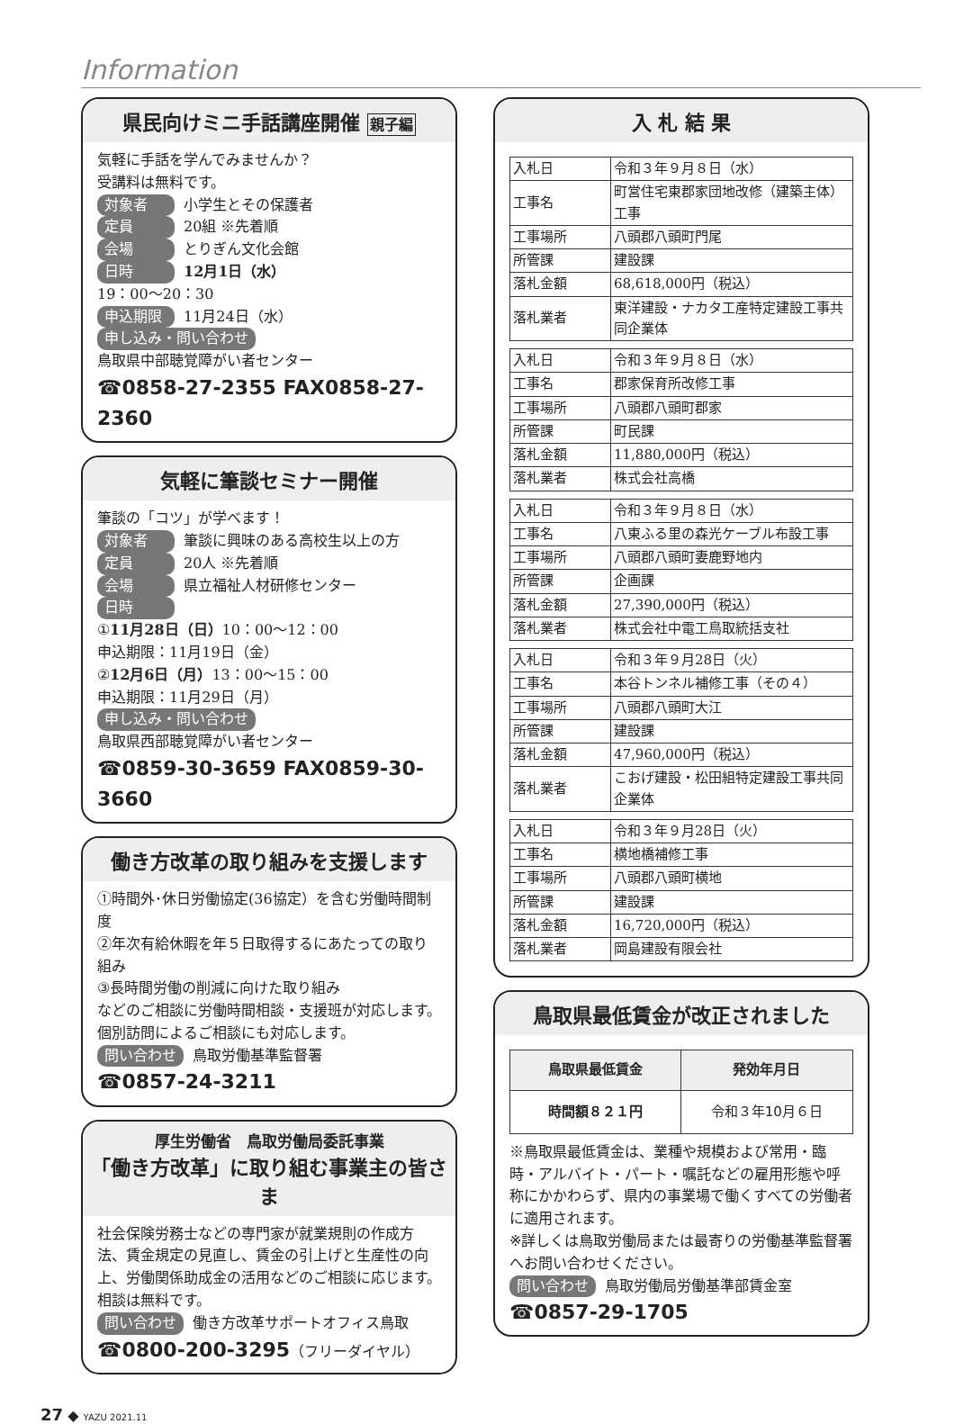Information
県民向けミニ手話講座開催 親子編
気軽に手話を学んでみませんか？
受講料は無料です。
対象者 小学生とその保護者
定員 20組 ※先着順
会場 とりぎん文化会館
日時 12月1日（水）
19：00～20：30
申込期限 11月24日（水）
申し込み・問い合わせ
鳥取県中部聴覚障がい者センター
☎0858-27-2355 FAX0858-27-2360
気軽に筆談セミナー開催
筆談の「コツ」が学べます！
対象者 筆談に興味のある高校生以上の方
定員 20人 ※先着順
会場 県立福祉人材研修センター
日時
①11月28日（日）10：00～12：00
申込期限：11月19日（金）
②12月6日（月）13：00～15：00
申込期限：11月29日（月）
申し込み・問い合わせ
鳥取県西部聴覚障がい者センター
☎0859-30-3659 FAX0859-30-3660
働き方改革の取り組みを支援します
①時間外･休日労働協定(36協定）を含む労働時間制度
②年次有給休暇を年５日取得するにあたっての取り組み
③長時間労働の削減に向けた取り組み
などのご相談に労働時間相談・支援班が対応します。個別訪問によるご相談にも対応します。
問い合わせ 鳥取労働基準監督署
☎0857-24-3211
厚生労働省　鳥取労働局委託事業
「働き方改革」に取り組む事業主の皆さま
社会保険労務士などの専門家が就業規則の作成方法、賃金規定の見直し、賃金の引上げと生産性の向上、労働関係助成金の活用などのご相談に応じます。相談は無料です。
問い合わせ 働き方改革サポートオフィス鳥取
☎0800-200-3295（フリーダイヤル）
入 札 結 果
| 入札日 | 令和３年９月８日（水） |
| 工事名 | 町営住宅東郡家団地改修（建築主体）工事 |
| 工事場所 | 八頭郡八頭町門尾 |
| 所管課 | 建設課 |
| 落札金額 | 68,618,000円（税込） |
| 落札業者 | 東洋建設・ナカタ工産特定建設工事共同企業体 |
| 入札日 | 令和３年９月８日（水） |
| 工事名 | 郡家保育所改修工事 |
| 工事場所 | 八頭郡八頭町郡家 |
| 所管課 | 町民課 |
| 落札金額 | 11,880,000円（税込） |
| 落札業者 | 株式会社高橋 |
| 入札日 | 令和３年９月８日（水） |
| 工事名 | 八東ふる里の森光ケーブル布設工事 |
| 工事場所 | 八頭郡八頭町妻鹿野地内 |
| 所管課 | 企画課 |
| 落札金額 | 27,390,000円（税込） |
| 落札業者 | 株式会社中電工鳥取統括支社 |
| 入札日 | 令和３年９月28日（火） |
| 工事名 | 本谷トンネル補修工事（その４） |
| 工事場所 | 八頭郡八頭町大江 |
| 所管課 | 建設課 |
| 落札金額 | 47,960,000円（税込） |
| 落札業者 | こおげ建設・松田組特定建設工事共同企業体 |
| 入札日 | 令和３年９月28日（火） |
| 工事名 | 横地橋補修工事 |
| 工事場所 | 八頭郡八頭町横地 |
| 所管課 | 建設課 |
| 落札金額 | 16,720,000円（税込） |
| 落札業者 | 岡島建設有限会社 |
鳥取県最低賃金が改正されました
| 鳥取県最低賃金 | 発効年月日 |
| --- | --- |
| 時間額８２１円 | 令和３年10月６日 |
※鳥取県最低賃金は、業種や規模および常用・臨時・アルバイト・パート・嘱託などの雇用形態や呼称にかかわらず、県内の事業場で働くすべての労働者に適用されます。
※詳しくは鳥取労働局または最寄りの労働基準監督署へお問い合わせください。
問い合わせ 鳥取労働局労働基準部賃金室
☎0857-29-1705
27 ◆ YAZU 2021.11